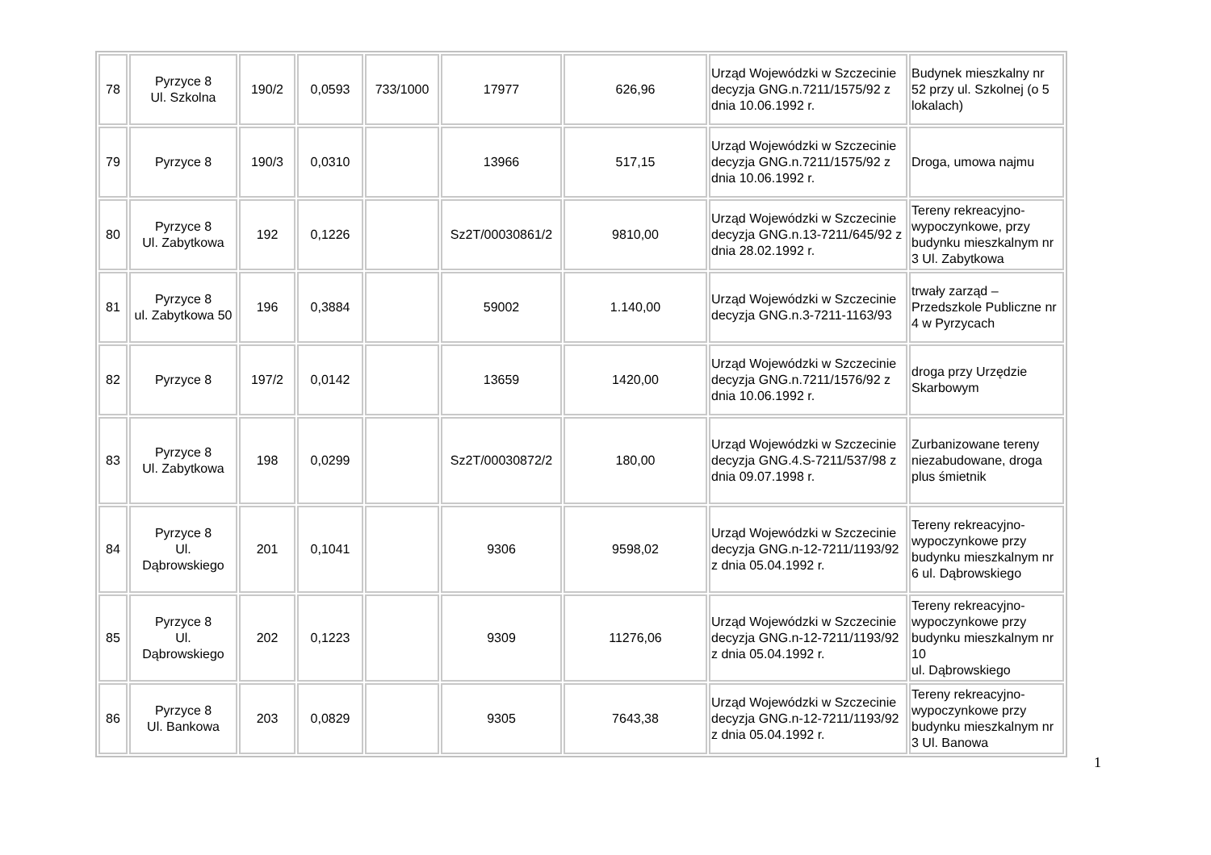| 78 | Pyrzyce 8 Ul. Szkolna | 190/2 | 0,0593 | 733/1000 | 17977 | 626,96 | Urząd Wojewódzki w Szczecinie decyzja GNG.n.7211/1575/92 z dnia 10.06.1992 r. | Budynek mieszkalny nr 52 przy ul. Szkolnej (o 5 lokalach) |
| 79 | Pyrzyce 8 | 190/3 | 0,0310 | | 13966 | 517,15 | Urząd Wojewódzki w Szczecinie decyzja GNG.n.7211/1575/92 z dnia 10.06.1992 r. | Droga, umowa najmu |
| 80 | Pyrzyce 8 Ul. Zabytkowa | 192 | 0,1226 | | Sz2T/00030861/2 | 9810,00 | Urząd Wojewódzki w Szczecinie decyzja GNG.n.13-7211/645/92 z dnia 28.02.1992 r. | Tereny rekreacyjno-wypoczynkowe, przy budynku mieszkalnym nr 3 Ul. Zabytkowa |
| 81 | Pyrzyce 8 ul. Zabytkowa 50 | 196 | 0,3884 | | 59002 | 1.140,00 | Urząd Wojewódzki w Szczecinie decyzja GNG.n.3-7211-1163/93 | trwały zarząd – Przedszkole Publiczne nr 4 w Pyrzycach |
| 82 | Pyrzyce 8 | 197/2 | 0,0142 | | 13659 | 1420,00 | Urząd Wojewódzki w Szczecinie decyzja GNG.n.7211/1576/92 z dnia 10.06.1992 r. | droga przy Urzędzie Skarbowym |
| 83 | Pyrzyce 8 Ul. Zabytkowa | 198 | 0,0299 | | Sz2T/00030872/2 | 180,00 | Urząd Wojewódzki w Szczecinie decyzja GNG.4.S-7211/537/98 z dnia 09.07.1998 r. | Zurbanizowane tereny niezabudowane, droga plus śmietnik |
| 84 | Pyrzyce 8 Ul. Dąbrowskiego | 201 | 0,1041 | | 9306 | 9598,02 | Urząd Wojewódzki w Szczecinie decyzja GNG.n-12-7211/1193/92 z dnia 05.04.1992 r. | Tereny rekreacyjno-wypoczynkowe przy budynku mieszkalnym nr 6 ul. Dąbrowskiego |
| 85 | Pyrzyce 8 Ul. Dąbrowskiego | 202 | 0,1223 | | 9309 | 11276,06 | Urząd Wojewódzki w Szczecinie decyzja GNG.n-12-7211/1193/92 z dnia 05.04.1992 r. | Tereny rekreacyjno-wypoczynkowe przy budynku mieszkalnym nr 10 ul. Dąbrowskiego |
| 86 | Pyrzyce 8 Ul. Bankowa | 203 | 0,0829 | | 9305 | 7643,38 | Urząd Wojewódzki w Szczecinie decyzja GNG.n-12-7211/1193/92 z dnia 05.04.1992 r. | Tereny rekreacyjno-wypoczynkowe przy budynku mieszkalnym nr 3 Ul. Banowa |
1